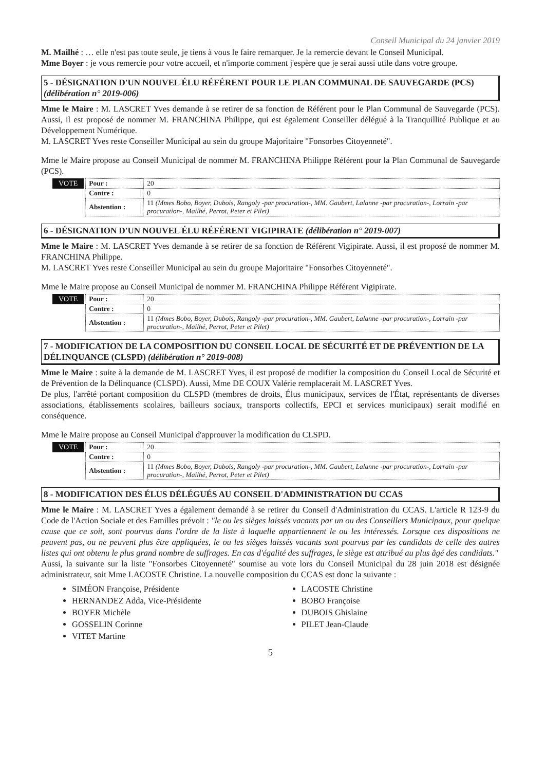Conseil Municipal du 24 janvier 2019
M. Mailhé : … elle n'est pas toute seule, je tiens à vous le faire remarquer. Je la remercie devant le Conseil Municipal.
Mme Boyer : je vous remercie pour votre accueil, et n'importe comment j'espère que je serai aussi utile dans votre groupe.
5 - DÉSIGNATION D'UN NOUVEL ÉLU RÉFÉRENT POUR LE PLAN COMMUNAL DE SAUVEGARDE (PCS) (délibération n° 2019-006)
Mme le Maire : M. LASCRET Yves demande à se retirer de sa fonction de Référent pour le Plan Communal de Sauvegarde (PCS). Aussi, il est proposé de nommer M. FRANCHINA Philippe, qui est également Conseiller délégué à la Tranquillité Publique et au Développement Numérique.
M. LASCRET Yves reste Conseiller Municipal au sein du groupe Majoritaire "Fonsorbes Citoyenneté".
Mme le Maire propose au Conseil Municipal de nommer M. FRANCHINA Philippe Référent pour la Plan Communal de Sauvegarde (PCS).
VOTE
| Pour : | 20 |
| Contre : | 0 |
| Abstention : | 11 (Mmes Bobo, Boyer, Dubois, Rangoly -par procuration-, MM. Gaubert, Lalanne -par procuration-, Lorrain -par procuration-, Mailhé, Perrot, Peter et Pilet) |
6 - DÉSIGNATION D'UN NOUVEL ÉLU RÉFÉRENT VIGIPIRATE (délibération n° 2019-007)
Mme le Maire : M. LASCRET Yves demande à se retirer de sa fonction de Référent Vigipirate. Aussi, il est proposé de nommer M. FRANCHINA Philippe.
M. LASCRET Yves reste Conseiller Municipal au sein du groupe Majoritaire "Fonsorbes Citoyenneté".
Mme le Maire propose au Conseil Municipal de nommer M. FRANCHINA Philippe Référent Vigipirate.
VOTE
| Pour : | 20 |
| Contre : | 0 |
| Abstention : | 11 (Mmes Bobo, Boyer, Dubois, Rangoly -par procuration-, MM. Gaubert, Lalanne -par procuration-, Lorrain -par procuration-, Mailhé, Perrot, Peter et Pilet) |
7 - MODIFICATION DE LA COMPOSITION DU CONSEIL LOCAL DE SÉCURITÉ ET DE PRÉVENTION DE LA DÉLINQUANCE (CLSPD) (délibération n° 2019-008)
Mme le Maire : suite à la demande de M. LASCRET Yves, il est proposé de modifier la composition du Conseil Local de Sécurité et de Prévention de la Délinquance (CLSPD). Aussi, Mme DE COUX Valérie remplacerait M. LASCRET Yves.
De plus, l'arrêté portant composition du CLSPD (membres de droits, Élus municipaux, services de l'État, représentants de diverses associations, établissements scolaires, bailleurs sociaux, transports collectifs, EPCI et services municipaux) serait modifié en conséquence.
Mme le Maire propose au Conseil Municipal d'approuver la modification du CLSPD.
VOTE
| Pour : | 20 |
| Contre : | 0 |
| Abstention : | 11 (Mmes Bobo, Boyer, Dubois, Rangoly -par procuration-, MM. Gaubert, Lalanne -par procuration-, Lorrain -par procuration-, Mailhé, Perrot, Peter et Pilet) |
8 - MODIFICATION DES ÉLUS DÉLÉGUÉS AU CONSEIL D'ADMINISTRATION DU CCAS
Mme le Maire : M. LASCRET Yves a également demandé à se retirer du Conseil d'Administration du CCAS. L'article R 123-9 du Code de l'Action Sociale et des Familles prévoit : "le ou les sièges laissés vacants par un ou des Conseillers Municipaux, pour quelque cause que ce soit, sont pourvus dans l'ordre de la liste à laquelle appartiennent le ou les intéressés. Lorsque ces dispositions ne peuvent pas, ou ne peuvent plus être appliquées, le ou les sièges laissés vacants sont pourvus par les candidats de celle des autres listes qui ont obtenu le plus grand nombre de suffrages. En cas d'égalité des suffrages, le siège est attribué au plus âgé des candidats."
Aussi, la suivante sur la liste "Fonsorbes Citoyenneté" soumise au vote lors du Conseil Municipal du 28 juin 2018 est désignée administrateur, soit Mme LACOSTE Christine. La nouvelle composition du CCAS est donc la suivante :
SIMÉON Françoise, Présidente
HERNANDEZ Adda, Vice-Présidente
BOYER Michèle
GOSSELIN Corinne
VITET Martine
LACOSTE Christine
BOBO Françoise
DUBOIS Ghislaine
PILET Jean-Claude
5